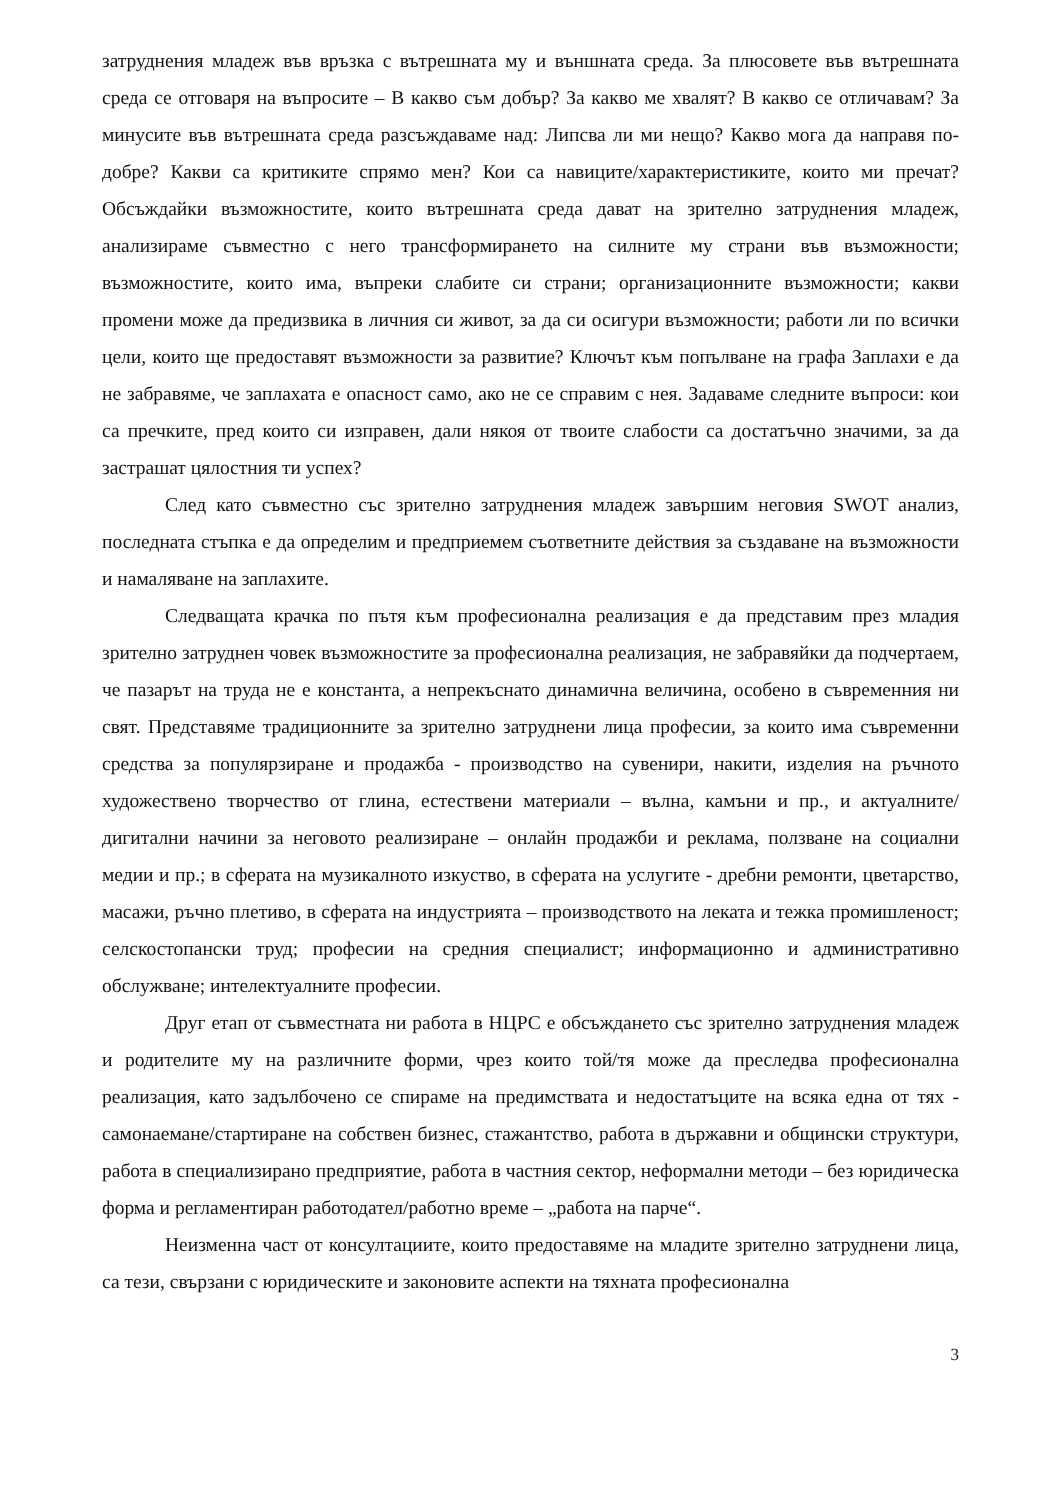затруднения младеж във връзка с вътрешната му и външната среда. За плюсовете във вътрешната среда се отговаря на въпросите – В какво съм добър? За какво ме хвалят? В какво се отличавам? За минусите във вътрешната среда разсъждаваме над: Липсва ли ми нещо? Какво мога да направя по-добре? Какви са критиките спрямо мен? Кои са навиците/характеристиките, които ми пречат? Обсъждайки възможностите, които вътрешната среда дават на зрително затруднения младеж, анализираме съвместно с него трансформирането на силните му страни във възможности; възможностите, които има, въпреки слабите си страни; организационните възможности; какви промени може да предизвика в личния си живот, за да си осигури възможности; работи ли по всички цели, които ще предоставят възможности за развитие? Ключът към попълване на графа Заплахи е да не забравяме, че заплахата е опасност само, ако не се справим с нея. Задаваме следните въпроси: кои са пречките, пред които си изправен, дали някоя от твоите слабости са достатъчно значими, за да застрашат цялостния ти успех?
След като съвместно със зрително затруднения младеж завършим неговия SWOT анализ, последната стъпка е да определим и предприемем съответните действия за създаване на възможности и намаляване на заплахите.
Следващата крачка по пътя към професионална реализация е да представим през младия зрително затруднен човек възможностите за професионална реализация, не забравяйки да подчертаем, че пазарът на труда не е константа, а непрекъснато динамична величина, особено в съвременния ни свят. Представяме традиционните за зрително затруднени лица професии, за които има съвременни средства за популярзиране и продажба - производство на сувенири, накити, изделия на ръчното художествено творчество от глина, естествени материали – вълна, камъни и пр., и актуалните/дигитални начини за неговото реализиране – онлайн продажби и реклама, ползване на социални медии и пр.; в сферата на музикалното изкуство, в сферата на услугите - дребни ремонти, цветарство, масажи, ръчно плетиво, в сферата на индустрията – производството на леката и тежка промишленост; селскостопански труд; професии на средния специалист; информационно и административно обслужване; интелектуалните професии.
Друг етап от съвместната ни работа в НЦРС е обсъждането със зрително затруднения младеж и родителите му на различните форми, чрез които той/тя може да преследва професионална реализация, като задълбочено се спираме на предимствата и недостатъците на всяка една от тях - самонаемане/стартиране на собствен бизнес, стажантство, работа в държавни и общински структури, работа в специализирано предприятие, работа в частния сектор, неформални методи – без юридическа форма и регламентиран работодател/работно време – „работа на парче“.
Неизменна част от консултациите, които предоставяме на младите зрително затруднени лица, са тези, свързани с юридическите и законовите аспекти на тяхната професионална
3